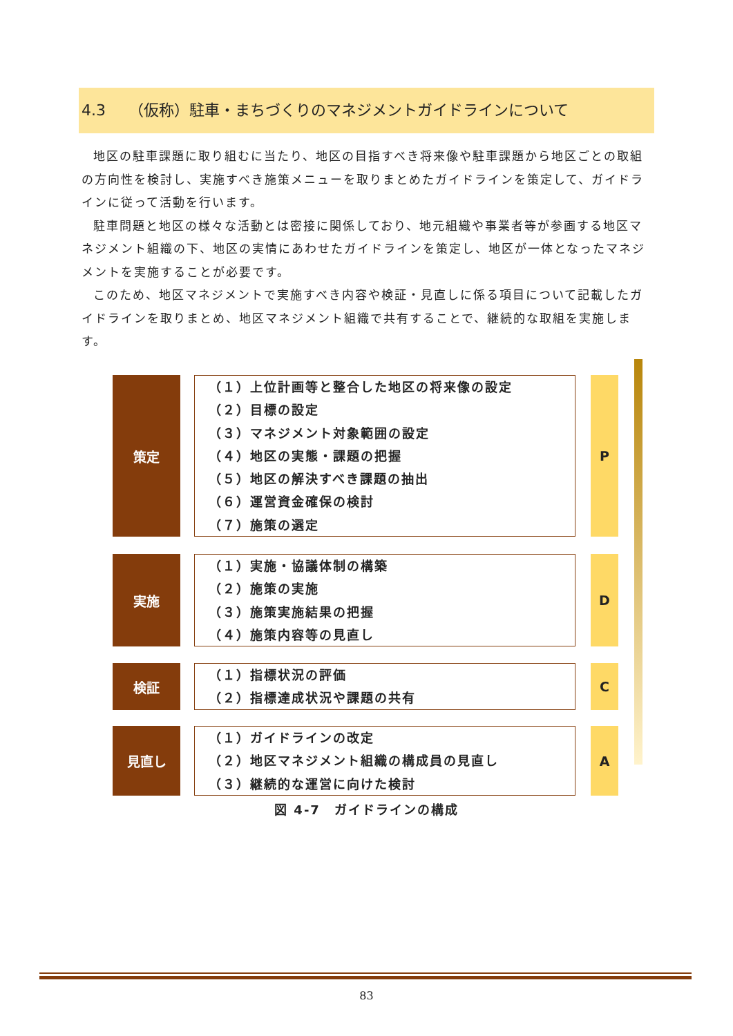4.3　　（仮称）駐車・まちづくりのマネジメントガイドラインについて
地区の駐車課題に取り組むに当たり、地区の目指すべき将来像や駐車課題から地区ごとの取組の方向性を検討し、実施すべき施策メニューを取りまとめたガイドラインを策定して、ガイドラインに従って活動を行います。
駐車問題と地区の様々な活動とは密接に関係しており、地元組織や事業者等が参画する地区マネジメント組織の下、地区の実情にあわせたガイドラインを策定し、地区が一体となったマネジメントを実施することが必要です。
このため、地区マネジメントで実施すべき内容や検証・見直しに係る項目について記載したガイドラインを取りまとめ、地区マネジメント組織で共有することで、継続的な取組を実施します。
策定
（１）上位計画等と整合した地区の将来像の設定
（２）目標の設定
（３）マネジメント対象範囲の設定
（４）地区の実態・課題の把握
（５）地区の解決すべき課題の抽出
（６）運営資金確保の検討
（７）施策の選定
P
実施
（１）実施・協議体制の構築
（２）施策の実施
（３）施策実施結果の把握
（４）施策内容等の見直し
D
検証
（１）指標状況の評価
（２）指標達成状況や課題の共有
C
見直し
（１）ガイドラインの改定
（２）地区マネジメント組織の構成員の見直し
（３）継続的な運営に向けた検討
A
図 4-7　ガイドラインの構成
83